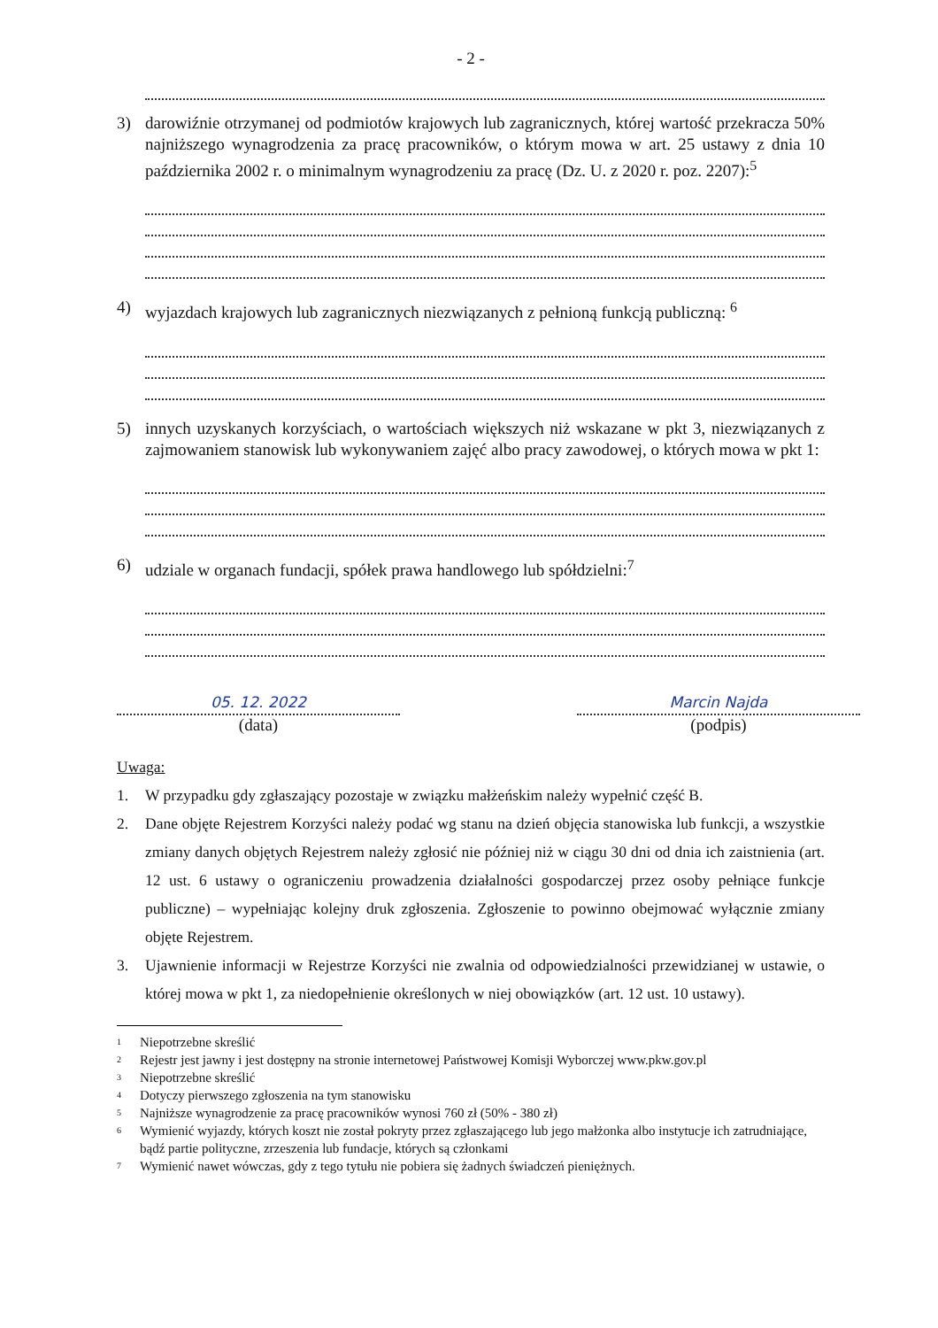- 2 -
3) darowiźnie otrzymanej od podmiotów krajowych lub zagranicznych, której wartość przekracza 50% najniższego wynagrodzenia za pracę pracowników, o którym mowa w art. 25 ustawy z dnia 10 października 2002 r. o minimalnym wynagrodzeniu za pracę (Dz. U. z 2020 r. poz. 2207):<sup>5</sup>
4) wyjazdach krajowych lub zagranicznych niezwiązanych z pełnioną funkcją publiczną: <sup>6</sup>
5) innych uzyskanych korzyściach, o wartościach większych niż wskazane w pkt 3, niezwiązanych z zajmowaniem stanowisk lub wykonywaniem zajęć albo pracy zawodowej, o których mowa w pkt 1:
6) udziale w organach fundacji, spółek prawa handlowego lub spółdzielni:<sup>7</sup>
05. 12. 2022
(data)
Marcin Najda
(podpis)
Uwaga:
1. W przypadku gdy zgłaszający pozostaje w związku małżeńskim należy wypełnić część B.
2. Dane objęte Rejestrem Korzyści należy podać wg stanu na dzień objęcia stanowiska lub funkcji, a wszystkie zmiany danych objętych Rejestrem należy zgłosić nie później niż w ciągu 30 dni od dnia ich zaistnienia (art. 12 ust. 6 ustawy o ograniczeniu prowadzenia działalności gospodarczej przez osoby pełniące funkcje publiczne) – wypełniając kolejny druk zgłoszenia. Zgłoszenie to powinno obejmować wyłącznie zmiany objęte Rejestrem.
3. Ujawnienie informacji w Rejestrze Korzyści nie zwalnia od odpowiedzialności przewidzianej w ustawie, o której mowa w pkt 1, za niedopełnienie określonych w niej obowiązków (art. 12 ust. 10 ustawy).
<sup>1</sup> Niepotrzebne skreślić
<sup>2</sup> Rejestr jest jawny i jest dostępny na stronie internetowej Państwowej Komisji Wyborczej www.pkw.gov.pl
<sup>3</sup> Niepotrzebne skreślić
<sup>4</sup> Dotyczy pierwszego zgłoszenia na tym stanowisku
<sup>5</sup> Najniższe wynagrodzenie za pracę pracowników wynosi 760 zł (50% - 380 zł)
<sup>6</sup> Wymienić wyjazdy, których koszt nie został pokryty przez zgłaszającego lub jego małżonka albo instytucje ich zatrudniające, bądź partie polityczne, zrzeszenia lub fundacje, których są członkami
<sup>7</sup> Wymienić nawet wówczas, gdy z tego tytułu nie pobiera się żadnych świadczeń pieniężnych.